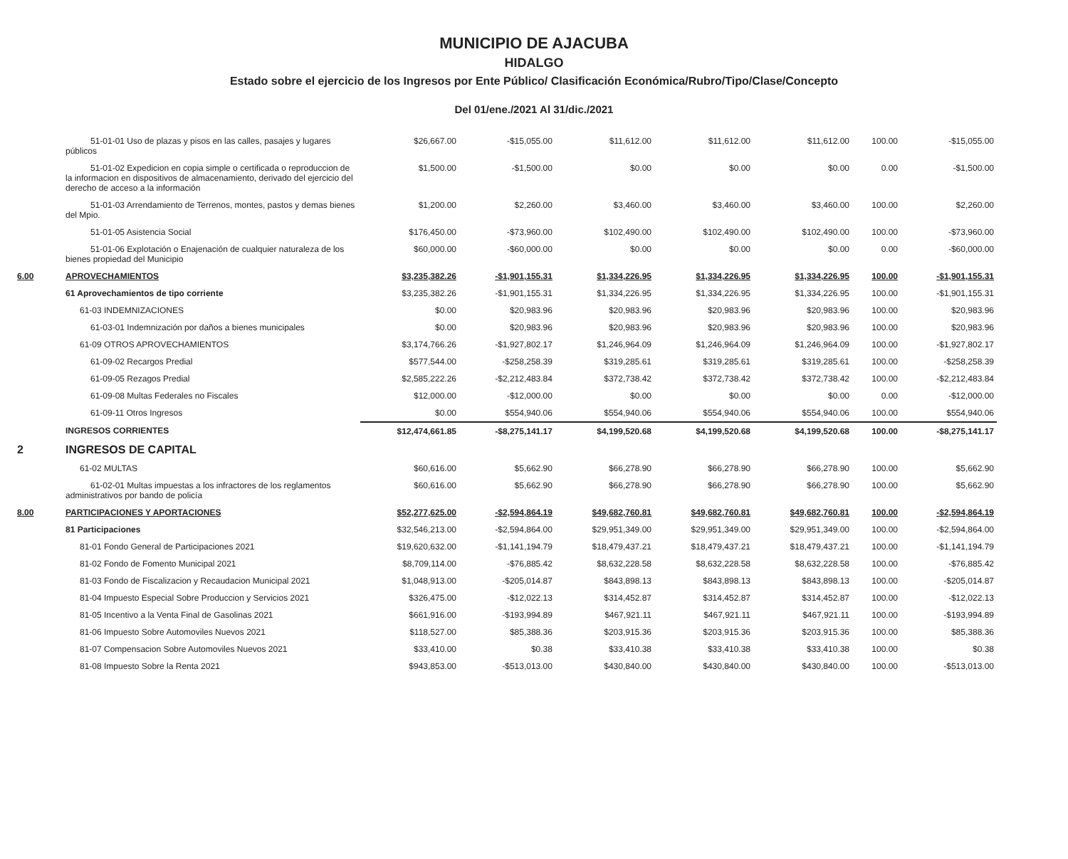MUNICIPIO DE AJACUBA
HIDALGO
Estado sobre el ejercicio de los Ingresos por Ente Público/ Clasificación Económica/Rubro/Tipo/Clase/Concepto
Del 01/ene./2021 Al 31/dic./2021
| | 51-01-01 Uso de plazas y pisos en las calles, pasajes y lugares públicos | $26,667.00 | -$15,055.00 | $11,612.00 | $11,612.00 | $11,612.00 | 100.00 | -$15,055.00 |
| | 51-01-02 Expedicion en copia simple o certificada o reproduccion de la informacion en dispositivos de almacenamiento, derivado del ejercicio del derecho de acceso a la información | $1,500.00 | -$1,500.00 | $0.00 | $0.00 | $0.00 | 0.00 | -$1,500.00 |
| | 51-01-03 Arrendamiento de Terrenos, montes, pastos y demas bienes del Mpio. | $1,200.00 | $2,260.00 | $3,460.00 | $3,460.00 | $3,460.00 | 100.00 | $2,260.00 |
| | 51-01-05 Asistencia Social | $176,450.00 | -$73,960.00 | $102,490.00 | $102,490.00 | $102,490.00 | 100.00 | -$73,960.00 |
| | 51-01-06 Explotación o Enajenación de cualquier naturaleza de los bienes propiedad del Municipio | $60,000.00 | -$60,000.00 | $0.00 | $0.00 | $0.00 | 0.00 | -$60,000.00 |
| 6.00 | APROVECHAMIENTOS | $3,235,382.26 | -$1,901,155.31 | $1,334,226.95 | $1,334,226.95 | $1,334,226.95 | 100.00 | -$1,901,155.31 |
| | 61 Aprovechamientos de tipo corriente | $3,235,382.26 | -$1,901,155.31 | $1,334,226.95 | $1,334,226.95 | $1,334,226.95 | 100.00 | -$1,901,155.31 |
| | 61-03 INDEMNIZACIONES | $0.00 | $20,983.96 | $20,983.96 | $20,983.96 | $20,983.96 | 100.00 | $20,983.96 |
| | 61-03-01 Indemnización por daños a bienes municipales | $0.00 | $20,983.96 | $20,983.96 | $20,983.96 | $20,983.96 | 100.00 | $20,983.96 |
| | 61-09 OTROS APROVECHAMIENTOS | $3,174,766.26 | -$1,927,802.17 | $1,246,964.09 | $1,246,964.09 | $1,246,964.09 | 100.00 | -$1,927,802.17 |
| | 61-09-02 Recargos Predial | $577,544.00 | -$258,258.39 | $319,285.61 | $319,285.61 | $319,285.61 | 100.00 | -$258,258.39 |
| | 61-09-05 Rezagos Predial | $2,585,222.26 | -$2,212,483.84 | $372,738.42 | $372,738.42 | $372,738.42 | 100.00 | -$2,212,483.84 |
| | 61-09-08 Multas Federales no Fiscales | $12,000.00 | -$12,000.00 | $0.00 | $0.00 | $0.00 | 0.00 | -$12,000.00 |
| | 61-09-11 Otros Ingresos | $0.00 | $554,940.06 | $554,940.06 | $554,940.06 | $554,940.06 | 100.00 | $554,940.06 |
| | INGRESOS CORRIENTES | $12,474,661.85 | -$8,275,141.17 | $4,199,520.68 | $4,199,520.68 | $4,199,520.68 | 100.00 | -$8,275,141.17 |
| 2 | INGRESOS DE CAPITAL | | | | | | | |
| | 61-02 MULTAS | $60,616.00 | $5,662.90 | $66,278.90 | $66,278.90 | $66,278.90 | 100.00 | $5,662.90 |
| | 61-02-01 Multas impuestas a los infractores de los reglamentos administrativos por bando de policía | $60,616.00 | $5,662.90 | $66,278.90 | $66,278.90 | $66,278.90 | 100.00 | $5,662.90 |
| 8.00 | PARTICIPACIONES Y APORTACIONES | $52,277,625.00 | -$2,594,864.19 | $49,682,760.81 | $49,682,760.81 | $49,682,760.81 | 100.00 | -$2,594,864.19 |
| | 81 Participaciones | $32,546,213.00 | -$2,594,864.00 | $29,951,349.00 | $29,951,349.00 | $29,951,349.00 | 100.00 | -$2,594,864.00 |
| | 81-01 Fondo General de Participaciones 2021 | $19,620,632.00 | -$1,141,194.79 | $18,479,437.21 | $18,479,437.21 | $18,479,437.21 | 100.00 | -$1,141,194.79 |
| | 81-02 Fondo de Fomento Municipal 2021 | $8,709,114.00 | -$76,885.42 | $8,632,228.58 | $8,632,228.58 | $8,632,228.58 | 100.00 | -$76,885.42 |
| | 81-03 Fondo de Fiscalizacion y Recaudacion Municipal 2021 | $1,048,913.00 | -$205,014.87 | $843,898.13 | $843,898.13 | $843,898.13 | 100.00 | -$205,014.87 |
| | 81-04 Impuesto Especial Sobre Produccion y Servicios 2021 | $326,475.00 | -$12,022.13 | $314,452.87 | $314,452.87 | $314,452.87 | 100.00 | -$12,022.13 |
| | 81-05 Incentivo a la Venta Final de Gasolinas 2021 | $661,916.00 | -$193,994.89 | $467,921.11 | $467,921.11 | $467,921.11 | 100.00 | -$193,994.89 |
| | 81-06 Impuesto Sobre Automoviles Nuevos 2021 | $118,527.00 | $85,388.36 | $203,915.36 | $203,915.36 | $203,915.36 | 100.00 | $85,388.36 |
| | 81-07 Compensacion Sobre Automoviles Nuevos 2021 | $33,410.00 | $0.38 | $33,410.38 | $33,410.38 | $33,410.38 | 100.00 | $0.38 |
| | 81-08 Impuesto Sobre la Renta 2021 | $943,853.00 | -$513,013.00 | $430,840.00 | $430,840.00 | $430,840.00 | 100.00 | -$513,013.00 |